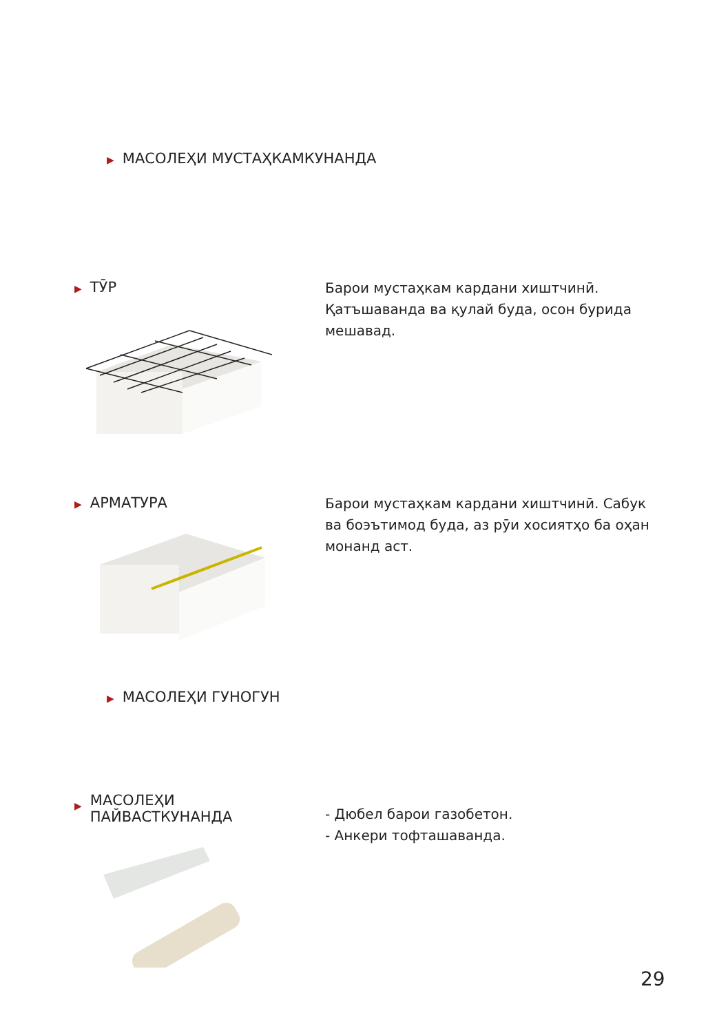▶ МАСОЛЕҲИ МУСТАҲКАМКУНАНДА
▶ ТӮР
Барои мустаҳкам кардани хиштчинӣ. Қатъшаванда ва қулай буда, осон бурида мешавад.
▶ АРМАТУРА
Барои мустаҳкам кардани хиштчинӣ. Сабук ва боэътимод буда, аз рӯи хосиятҳо ба оҳан монанд аст.
▶ МАСОЛЕҲИ ГУНОГУН
▶ МАСОЛЕҲИ
ПАЙВАСТКУНАНДА
- Дюбел барои газобетон.
- Анкери тофташаванда.
29